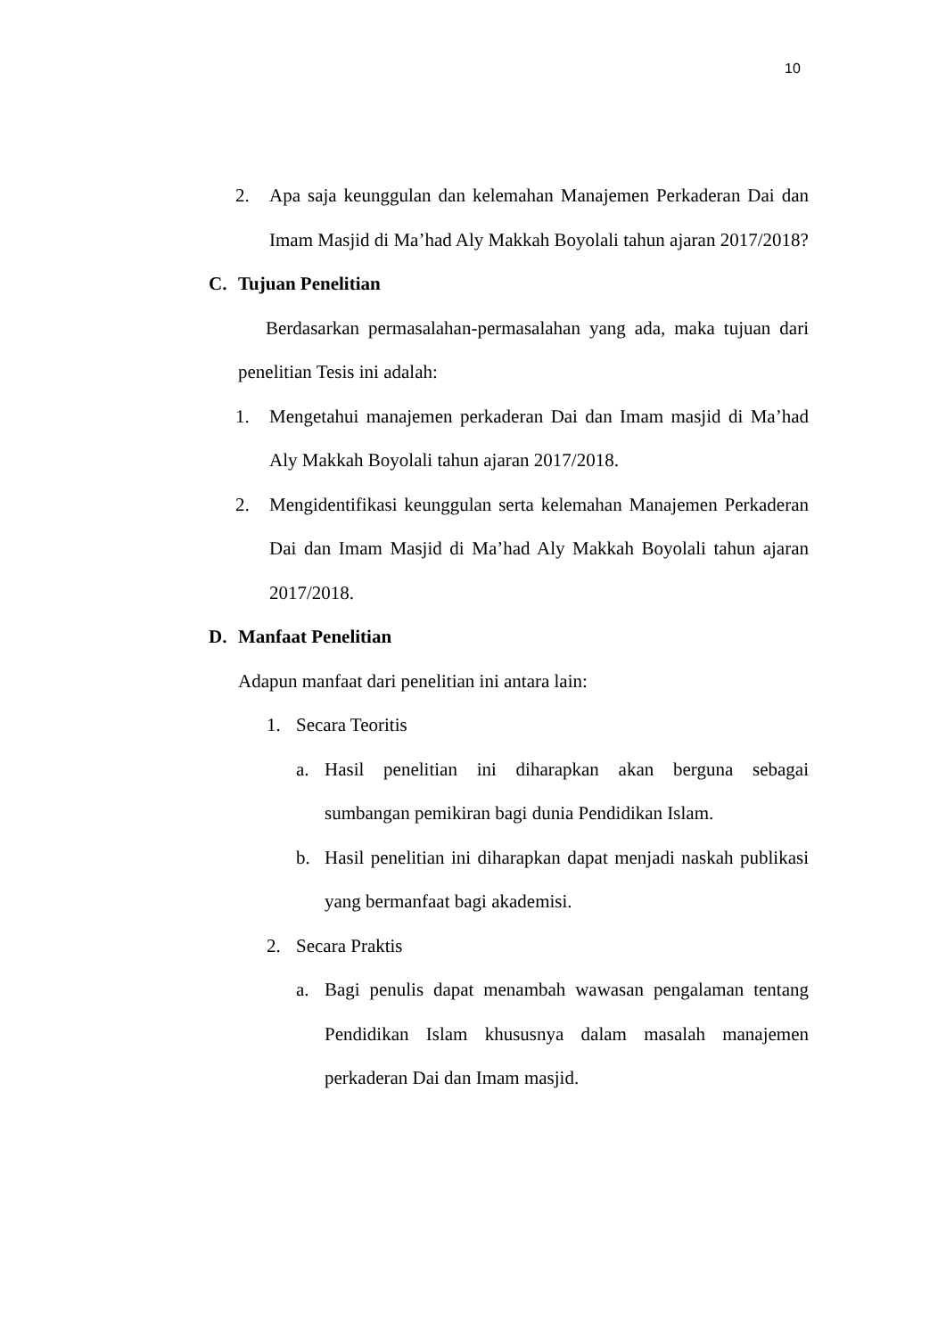10
2. Apa saja keunggulan dan kelemahan Manajemen Perkaderan Dai dan Imam Masjid di Ma’had Aly Makkah Boyolali tahun ajaran 2017/2018?
C. Tujuan Penelitian
Berdasarkan permasalahan-permasalahan yang ada, maka tujuan dari penelitian Tesis ini adalah:
1. Mengetahui manajemen perkaderan Dai dan Imam masjid di Ma’had Aly Makkah Boyolali tahun ajaran 2017/2018.
2. Mengidentifikasi keunggulan serta kelemahan Manajemen Perkaderan Dai dan Imam Masjid di Ma’had Aly Makkah Boyolali tahun ajaran 2017/2018.
D. Manfaat Penelitian
Adapun manfaat dari penelitian ini antara lain:
1. Secara Teoritis
a. Hasil penelitian ini diharapkan akan berguna sebagai sumbangan pemikiran bagi dunia Pendidikan Islam.
b. Hasil penelitian ini diharapkan dapat menjadi naskah publikasi yang bermanfaat bagi akademisi.
2. Secara Praktis
a. Bagi penulis dapat menambah wawasan pengalaman tentang Pendidikan Islam khususnya dalam masalah manajemen perkaderan Dai dan Imam masjid.